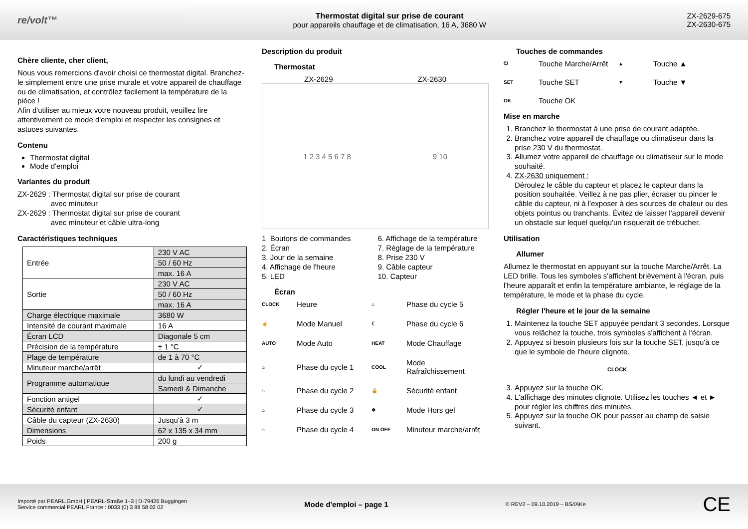re/volt™
Thermostat digital sur prise de courant
pour appareils chauffage et de climatisation, 16 A, 3680 W
ZX-2629-675
ZX-2630-675
Chère cliente, cher client,
Nous vous remercions d'avoir choisi ce thermostat digital. Branchez-le simplement entre une prise murale et votre appareil de chauffage ou de climatisation, et contrôlez facilement la température de la pièce !
Afin d'utiliser au mieux votre nouveau produit, veuillez lire attentivement ce mode d'emploi et respecter les consignes et astuces suivantes.
Contenu
Thermostat digital
Mode d'emploi
Variantes du produit
ZX-2629 : Thermostat digital sur prise de courant
avec minuteur
ZX-2629 : Thermostat digital sur prise de courant
avec minuteur et câble ultra-long
Caractéristiques techniques
| Entrée | 230 V AC |
| | 50 / 60 Hz |
| | max. 16 A |
| Sortie | 230 V AC |
| | 50 / 60 Hz |
| | max. 16 A |
| Charge électrique maximale | 3680 W |
| Intensité de courant maximale | 16 A |
| Écran LCD | Diagonale 5 cm |
| Précision de la température | ± 1 °C |
| Plage de température | de 1 à 70 °C |
| Minuteur marche/arrêt | ✓ |
| Programme automatique | du lundi au vendredi |
| | Samedi & Dimanche |
| Fonction antigel | ✓ |
| Sécurité enfant | ✓ |
| Câble du capteur (ZX-2630) | Jusqu'à 3 m |
| Dimensions | 62 x 135 x 34 mm |
| Poids | 200 g |
Description du produit
Thermostat
ZX-2629 ZX-2630
1 2 3 4 5 6 7 8 9 10
1 Boutons de commandes
6. Affichage de la température
2. Écran
7. Réglage de la température
3. Jour de la semaine
8. Prise 230 V
4. Affichage de l'heure
9. Câble capteur
5. LED
10. Capteur
Écran
CLOCK Heure ⌂ Phase du cycle 5 ☝ Mode Manuel ☾ Phase du cycle 6 AUTO Mode Auto HEAT Mode Chauffage ⌂ Phase du cycle 1 COOL Mode Rafraîchissement ⌂ Phase du cycle 2 🔒 Sécurité enfant ⌂ Phase du cycle 3 ❄ Mode Hors gel ⌂ Phase du cycle 4 ON OFF Minuteur marche/arrêt
Touches de commandes
⏻ Touche Marche/Arrêt ▲ Touche ▲ SET Touche SET ▼ Touche ▼ OK Touche OK
Mise en marche
1. Branchez le thermostat à une prise de courant adaptée.
2. Branchez votre appareil de chauffage ou climatiseur dans la prise 230 V du thermostat.
3. Allumez votre appareil de chauffage ou climatiseur sur le mode souhaité.
4. ZX-2630 uniquement :
Déroulez le câble du capteur et placez le capteur dans la position souhaitée. Veillez à ne pas plier, écraser ou pincer le câble du capteur, ni à l'exposer à des sources de chaleur ou des objets pointus ou tranchants. Évitez de laisser l'appareil devenir un obstacle sur lequel quelqu'un risquerait de trébucher.
Utilisation
Allumer
Allumez le thermostat en appuyant sur la touche Marche/Arrêt. La LED brille. Tous les symboles s'affichent brièvement à l'écran, puis l'heure apparaît et enfin la température ambiante, le réglage de la température, le mode et la phase du cycle.
Régler l'heure et le jour de la semaine
1. Maintenez la touche SET appuyée pendant 3 secondes. Lorsque vous relâchez la touche, trois symboles s'affichent à l'écran.
2. Appuyez si besoin plusieurs fois sur la touche SET, jusqu'à ce que le symbole de l'heure clignote.
CLOCK
3. Appuyez sur la touche OK.
4. L'affichage des minutes clignote. Utilisez les touches ◄ et ► pour régler les chiffres des minutes.
5. Appuyez sur la touche OK pour passer au champ de saisie suivant.
Importé par PEARL.GmbH | PEARL-Straße 1–3 | D-79426 Buggingen
Service commercial PEARL France : 0033 (0) 3 88 58 02 02
Mode d'emploi – page 1
© REV2 – 09.10.2019 – BS//AKe
CE